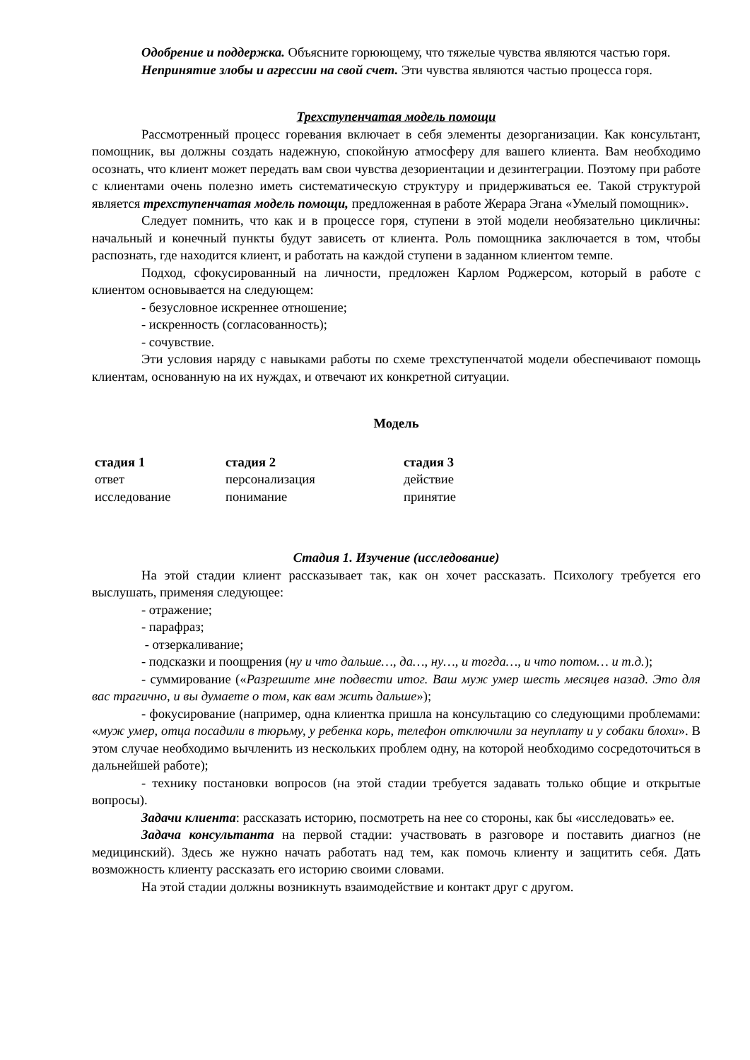Одобрение и поддержка. Объясните горюющему, что тяжелые чувства являются частью горя.
Непринятие злобы и агрессии на свой счет. Эти чувства являются частью процесса горя.
Трехступенчатая модель помощи
Рассмотренный процесс горевания включает в себя элементы дезорганизации. Как консультант, помощник, вы должны создать надежную, спокойную атмосферу для вашего клиента. Вам необходимо осознать, что клиент может передать вам свои чувства дезориентации и дезинтеграции. Поэтому при работе с клиентами очень полезно иметь систематическую структуру и придерживаться ее. Такой структурой является трехступенчатая модель помощи, предложенная в работе Жерара Эгана «Умелый помощник».
Следует помнить, что как и в процессе горя, ступени в этой модели необязательно цикличны: начальный и конечный пункты будут зависеть от клиента. Роль помощника заключается в том, чтобы распознать, где находится клиент, и работать на каждой ступени в заданном клиентом темпе.
Подход, сфокусированный на личности, предложен Карлом Роджерсом, который в работе с клиентом основывается на следующем:
- безусловное искреннее отношение;
- искренность (согласованность);
- сочувствие.
Эти условия наряду с навыками работы по схеме трехступенчатой модели обеспечивают помощь клиентам, основанную на их нуждах, и отвечают их конкретной ситуации.
Модель
| стадия 1 | стадия 2 | стадия 3 |
| --- | --- | --- |
| ответ | персонализация | действие |
| исследование | понимание | принятие |
Стадия 1. Изучение (исследование)
На этой стадии клиент рассказывает так, как он хочет рассказать. Психологу требуется его выслушать, применяя следующее:
- отражение;
- парафраз;
- отзеркаливание;
- подсказки и поощрения (ну и что дальше…, да…, ну…, и тогда…, и что потом… и т.д.);
- суммирование («Разрешите мне подвести итог. Ваш муж умер шесть месяцев назад. Это для вас трагично, и вы думаете о том, как вам жить дальше»);
- фокусирование (например, одна клиентка пришла на консультацию со следующими проблемами: «муж умер, отца посадили в тюрьму, у ребенка корь, телефон отключили за неуплату и у собаки блохи». В этом случае необходимо вычленить из нескольких проблем одну, на которой необходимо сосредоточиться в дальнейшей работе);
- технику постановки вопросов (на этой стадии требуется задавать только общие и открытые вопросы).
Задачи клиента: рассказать историю, посмотреть на нее со стороны, как бы «исследовать» ее.
Задача консультанта на первой стадии: участвовать в разговоре и поставить диагноз (не медицинский). Здесь же нужно начать работать над тем, как помочь клиенту и защитить себя. Дать возможность клиенту рассказать его историю своими словами.
На этой стадии должны возникнуть взаимодействие и контакт друг с другом.